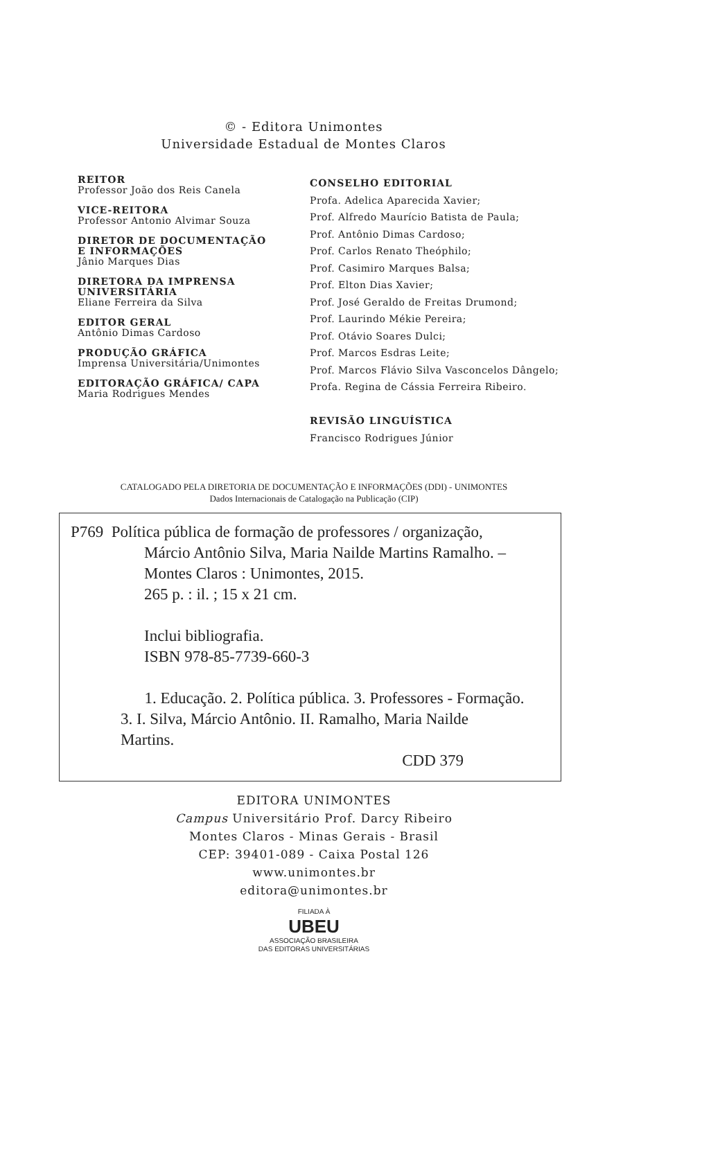© - Editora Unimontes
Universidade Estadual de Montes Claros
REITOR
Professor João dos Reis Canela
VICE-REITORA
Professor Antonio Alvimar Souza
DIRETOR DE DOCUMENTAÇÃO
E INFORMAÇÕES
Jânio Marques Dias
DIRETORA DA IMPRENSA
UNIVERSITÁRIA
Eliane Ferreira da Silva
EDITOR GERAL
Antônio Dimas Cardoso
PRODUÇÃO GRÁFICA
Imprensa Universitária/Unimontes
EDITORAÇÃO GRÁFICA/ CAPA
Maria Rodrigues Mendes
CONSELHO EDITORIAL
Profa. Adelica Aparecida Xavier;
Prof. Alfredo Maurício Batista de Paula;
Prof. Antônio Dimas Cardoso;
Prof. Carlos Renato Theóphilo;
Prof. Casimiro Marques Balsa;
Prof. Elton Dias Xavier;
Prof. José Geraldo de Freitas Drumond;
Prof. Laurindo Mékie Pereira;
Prof. Otávio Soares Dulci;
Prof. Marcos Esdras Leite;
Prof. Marcos Flávio Silva Vasconcelos Dângelo;
Profa. Regina de Cássia Ferreira Ribeiro.
REVISÃO LINGUÍSTICA
Francisco Rodrigues Júnior
CATALOGADO PELA DIRETORIA DE DOCUMENTAÇÃO E INFORMAÇÕES (DDI) - UNIMONTES
Dados Internacionais de Catalogação na Publicação (CIP)
P769 Política pública de formação de professores / organização,
Márcio Antônio Silva, Maria Nailde Martins Ramalho. –
Montes Claros : Unimontes, 2015.
265 p. : il. ; 15 x 21 cm.
Inclui bibliografia.
ISBN 978-85-7739-660-3
1. Educação. 2. Política pública. 3. Professores - Formação.
3. I. Silva, Márcio Antônio. II. Ramalho, Maria Nailde
Martins.
CDD 379
EDITORA UNIMONTES
Campus Universitário Prof. Darcy Ribeiro
Montes Claros - Minas Gerais - Brasil
CEP: 39401-089 - Caixa Postal 126
www.unimontes.br
editora@unimontes.br
FILIADA À
UBEU
ASSOCIAÇÃO BRASILEIRA
DAS EDITORAS UNIVERSITÁRIAS